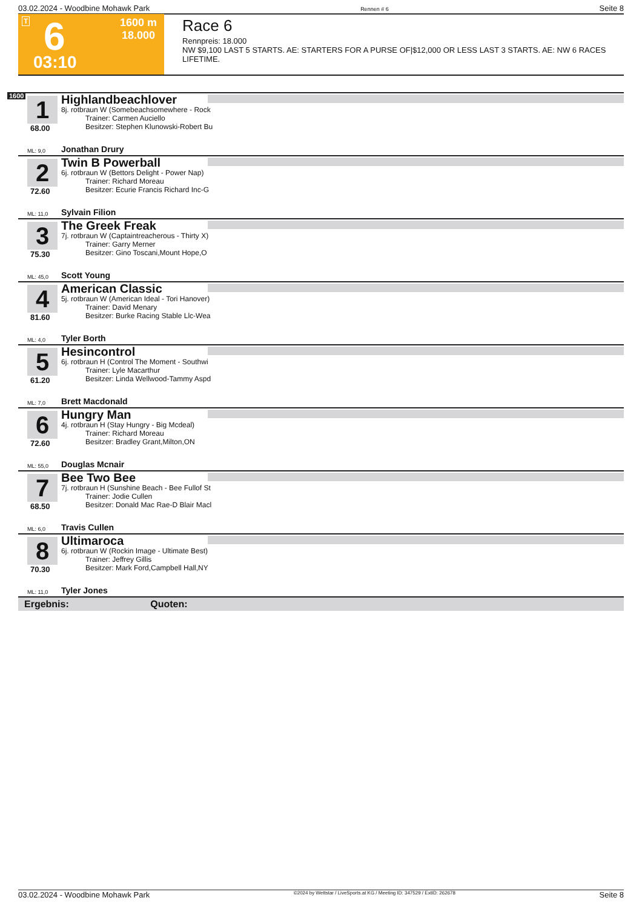03.02.2024 - Woodbine Mohawk Park Rennen # 6 Seite 8
T 6 1600 m
18.000
03:10
Race 6
Rennpreis: 18.000
NW $9,100 LAST 5 STARTS. AE: STARTERS FOR A PURSE OF|$12,000 OR LESS LAST 3 STARTS. AE: NW 6 RACES LIFETIME.
1600
1
68.00
Highlandbeachlover
8j. rotbraun W (Somebeachsomewhere - Rock
Trainer: Carmen Auciello
Besitzer: Stephen Klunowski-Robert Bu
ML: 9,0 Jonathan Drury
2
72.60
Twin B Powerball
6j. rotbraun W (Bettors Delight - Power Nap)
Trainer: Richard Moreau
Besitzer: Ecurie Francis Richard Inc-G
ML: 11,0 Sylvain Filion
3
75.30
The Greek Freak
7j. rotbraun W (Captaintreacherous - Thirty X)
Trainer: Garry Merner
Besitzer: Gino Toscani,Mount Hope,O
ML: 45,0 Scott Young
4
81.60
American Classic
5j. rotbraun W (American Ideal - Tori Hanover)
Trainer: David Menary
Besitzer: Burke Racing Stable Llc-Wea
ML: 4,0 Tyler Borth
5
61.20
Hesincontrol
6j. rotbraun H (Control The Moment - Southwi
Trainer: Lyle Macarthur
Besitzer: Linda Wellwood-Tammy Aspd
ML: 7,0 Brett Macdonald
6
72.60
Hungry Man
4j. rotbraun H (Stay Hungry - Big Mcdeal)
Trainer: Richard Moreau
Besitzer: Bradley Grant,Milton,ON
ML: 55,0 Douglas Mcnair
7
68.50
Bee Two Bee
7j. rotbraun H (Sunshine Beach - Bee Fullof St
Trainer: Jodie Cullen
Besitzer: Donald Mac Rae-D Blair Macl
ML: 6,0 Travis Cullen
8
70.30
Ultimaroca
6j. rotbraun W (Rockin Image - Ultimate Best)
Trainer: Jeffrey Gillis
Besitzer: Mark Ford,Campbell Hall,NY
ML: 11,0 Tyler Jones
Ergebnis: Quoten:
03.02.2024 - Woodbine Mohawk Park ©2024 by Wettstar / LiveSports.at KG / Meeting ID: 347529 / ExtID: 262678 Seite 8